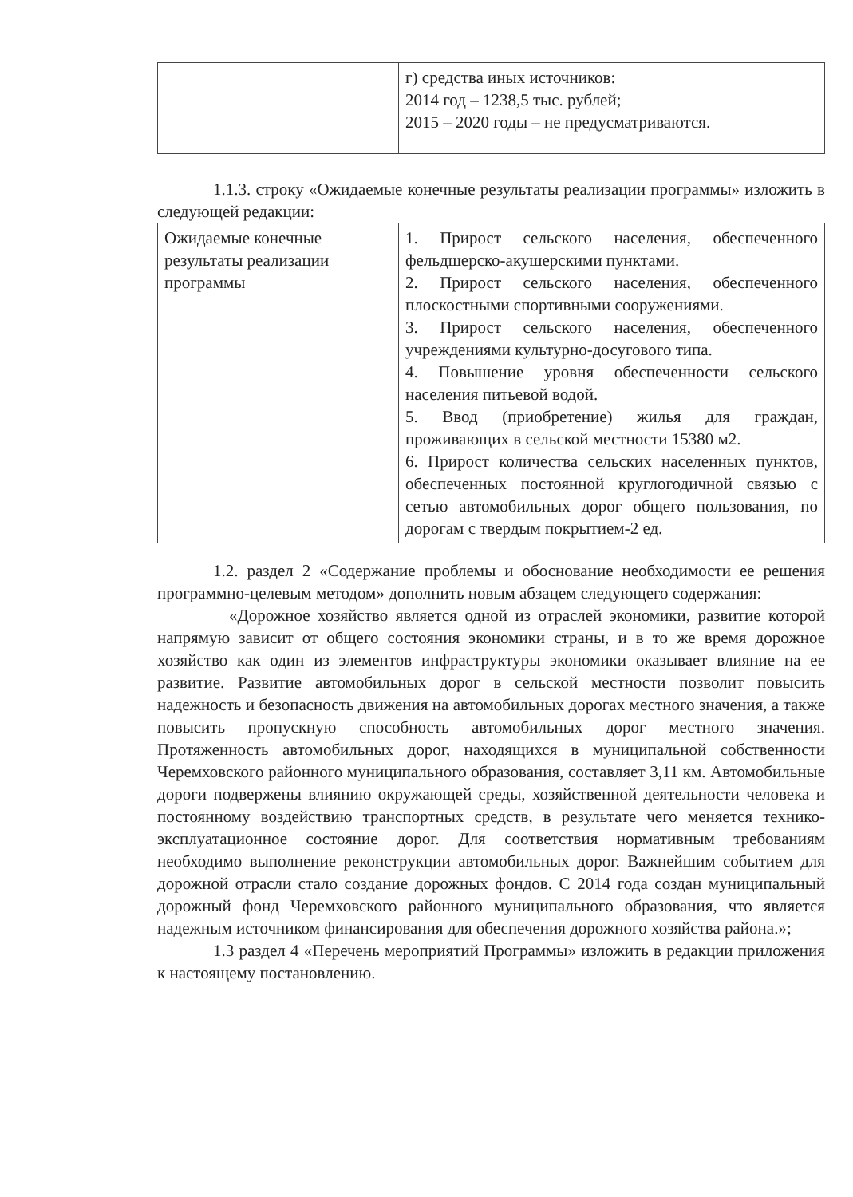| | г) средства иных источников: 2014 год – 1238,5 тыс. рублей; 2015 – 2020 годы – не предусматриваются. |
1.1.3. строку «Ожидаемые конечные результаты реализации программы» изложить в следующей редакции:
| Ожидаемые конечные результаты реализации программы | 1. Прирост сельского населения, обеспеченного фельдшерско-акушерскими пунктами. 2. Прирост сельского населения, обеспеченного плоскостными спортивными сооружениями. 3. Прирост сельского населения, обеспеченного учреждениями культурно-досугового типа. 4. Повышение уровня обеспеченности сельского населения питьевой водой. 5. Ввод (приобретение) жилья для граждан, проживающих в сельской местности 15380 м2. 6. Прирост количества сельских населенных пунктов, обеспеченных постоянной круглогодичной связью с сетью автомобильных дорог общего пользования, по дорогам с твердым покрытием-2 ед. |
1.2. раздел 2 «Содержание проблемы и обоснование необходимости ее решения программно-целевым методом» дополнить новым абзацем следующего содержания:
«Дорожное хозяйство является одной из отраслей экономики, развитие которой напрямую зависит от общего состояния экономики страны, и в то же время дорожное хозяйство как один из элементов инфраструктуры экономики оказывает влияние на ее развитие. Развитие автомобильных дорог в сельской местности позволит повысить надежность и безопасность движения на автомобильных дорогах местного значения, а также повысить пропускную способность автомобильных дорог местного значения. Протяженность автомобильных дорог, находящихся в муниципальной собственности Черемховского районного муниципального образования, составляет 3,11 км. Автомобильные дороги подвержены влиянию окружающей среды, хозяйственной деятельности человека и постоянному воздействию транспортных средств, в результате чего меняется технико-эксплуатационное состояние дорог. Для соответствия нормативным требованиям необходимо выполнение реконструкции автомобильных дорог. Важнейшим событием для дорожной отрасли стало создание дорожных фондов. С 2014 года создан муниципальный дорожный фонд Черемховского районного муниципального образования, что является надежным источником финансирования для обеспечения дорожного хозяйства района.»;
1.3 раздел 4 «Перечень мероприятий Программы» изложить в редакции приложения к настоящему постановлению.